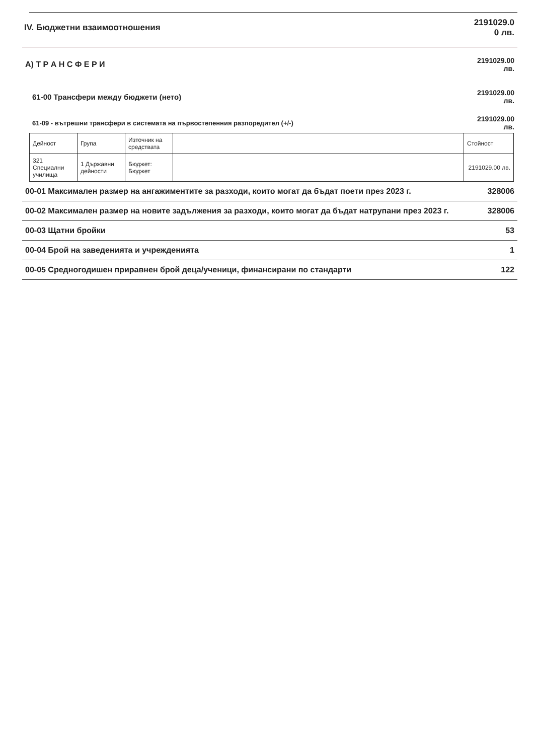IV. Бюджетни взаимоотношения 2191029.0
0 лв.
А) Т Р А Н С Ф Е Р И 2191029.00
лв.
61-00 Трансфери между бюджети (нето) 2191029.00
лв.
61-09 - вътрешни трансфери в системата на първостепенния разпоредител (+/-) 2191029.00
лв.
| Дейност | Група | Източник на средствата | | Стойност |
| --- | --- | --- | --- | --- |
| 321 Специални училища | 1 Държавни дейности | Бюджет: Бюджет | | 2191029.00 лв. |
00-01 Максимален размер на ангажиментите за разходи, които могат да бъдат поети през 2023 г. 328006
00-02 Максимален размер на новите задължения за разходи, които могат да бъдат натрупани през 2023 г. 328006
00-03 Щатни бройки 53
00-04 Брой на заведенията и учрежденията 1
00-05 Средногодишен приравнен брой деца/ученици, финансирани по стандарти 122